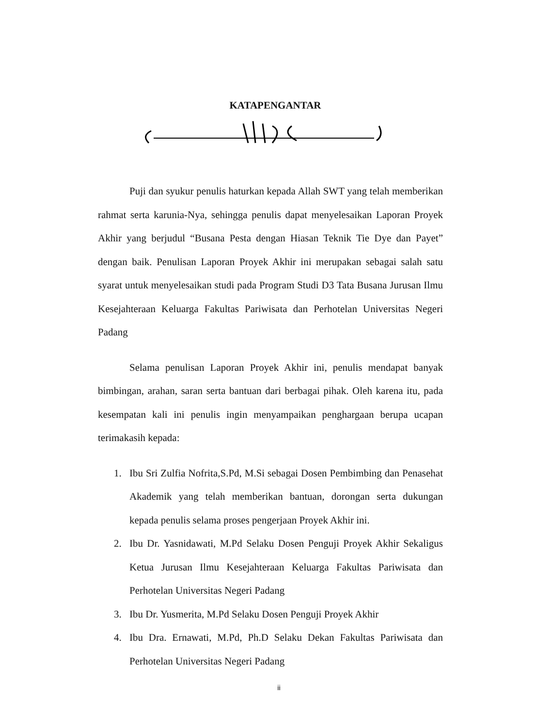KATAPENGANTAR
Puji dan syukur penulis haturkan kepada Allah SWT yang telah memberikan rahmat serta karunia-Nya, sehingga penulis dapat menyelesaikan Laporan Proyek Akhir yang berjudul “Busana Pesta dengan Hiasan Teknik Tie Dye dan Payet” dengan baik. Penulisan Laporan Proyek Akhir ini merupakan sebagai salah satu syarat untuk menyelesaikan studi pada Program Studi D3 Tata Busana Jurusan Ilmu Kesejahteraan Keluarga Fakultas Pariwisata dan Perhotelan Universitas Negeri Padang
Selama penulisan Laporan Proyek Akhir ini, penulis mendapat banyak bimbingan, arahan, saran serta bantuan dari berbagai pihak. Oleh karena itu, pada kesempatan kali ini penulis ingin menyampaikan penghargaan berupa ucapan terimakasih kepada:
1. Ibu Sri Zulfia Nofrita,S.Pd, M.Si sebagai Dosen Pembimbing dan Penasehat Akademik yang telah memberikan bantuan, dorongan serta dukungan kepada penulis selama proses pengerjaan Proyek Akhir ini.
2. Ibu Dr. Yasnidawati, M.Pd Selaku Dosen Penguji Proyek Akhir Sekaligus Ketua Jurusan Ilmu Kesejahteraan Keluarga Fakultas Pariwisata dan Perhotelan Universitas Negeri Padang
3. Ibu Dr. Yusmerita, M.Pd Selaku Dosen Penguji Proyek Akhir
4. Ibu Dra. Ernawati, M.Pd, Ph.D Selaku Dekan Fakultas Pariwisata dan Perhotelan Universitas Negeri Padang
ii